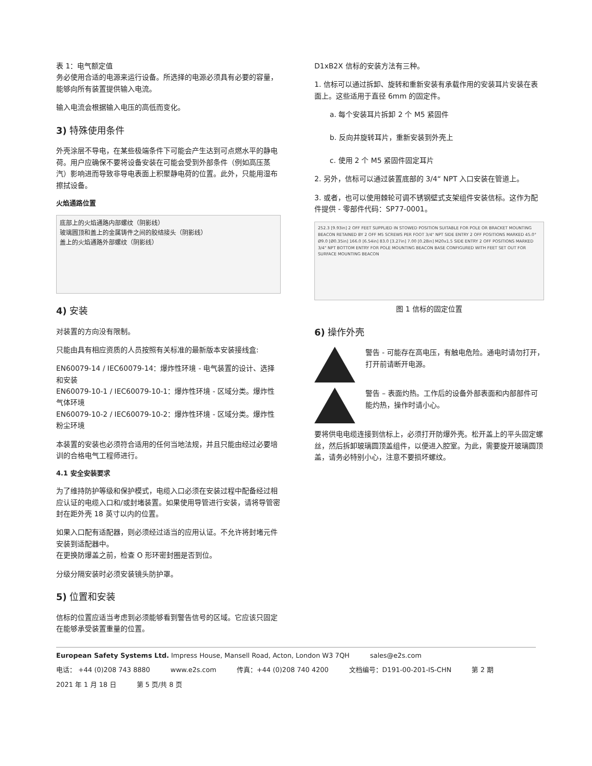表 1：电气额定值
务必使用合适的电源来运行设备。所选择的电源必须具有必要的容量，能够向所有装置提供输入电流。
输入电流会根据输入电压的高低而变化。
3) 特殊使用条件
外壳涂层不导电，在某些极端条件下可能会产生达到可点燃水平的静电荷。用户应确保不要将设备安装在可能会受到外部条件（例如高压蒸汽）影响进而导致非导电表面上积聚静电荷的位置。此外，只能用湿布擦拭设备。
火焰通路位置
底部上的火焰通路内部螺纹（阴影线）
玻璃圆顶和盖上的金属铸件之间的胶结接头（阴影线）
盖上的火焰通路外部螺纹（阴影线）
4) 安装
对装置的方向没有限制。
只能由具有相应资质的人员按照有关标准的最新版本安装接线盒:
EN60079-14 / IEC60079-14：爆炸性环境 - 电气装置的设计、选择和安装
EN60079-10-1 / IEC60079-10-1：爆炸性环境 - 区域分类。爆炸性气体环境
EN60079-10-2 / IEC60079-10-2：爆炸性环境 - 区域分类。爆炸性粉尘环境
本装置的安装也必须符合适用的任何当地法规，并且只能由经过必要培训的合格电气工程师进行。
4.1 安全安装要求
为了维持防护等级和保护模式，电缆入口必须在安装过程中配备经过相应认证的电缆入口和/或封堵装置。如果使用导管进行安装，请将导管密封在距外壳 18 英寸以内的位置。
如果入口配有适配器，则必须经过适当的应用认证。不允许将封堵元件安装到适配器中。
在更换防爆盖之前，检查 O 形环密封圈是否到位。
分级分隔安装时必须安装镜头防护罩。
5) 位置和安装
信标的位置应适当考虑到必须能够看到警告信号的区域。它应该只固定在能够承受装置重量的位置。
D1xB2X 信标的安装方法有三种。
1. 信标可以通过拆卸、旋转和重新安装有承载作用的安装耳片安装在表面上。这些适用于直径 6mm 的固定件。
a. 每个安装耳片拆卸 2 个 M5 紧固件
b. 反向并旋转耳片，重新安装到外壳上
c. 使用 2 个 M5 紧固件固定耳片
2. 另外，信标可以通过装置底部的 3/4“ NPT 入口安装在管道上。
3. 或者，也可以使用棘轮可调不锈钢壁式支架组件安装信标。这作为配件提供 - 零部件代码：SP77-0001。
252.3 [9.93in] 2 OFF FEET SUPPLIED IN STOWED POSITION SUITABLE FOR POLE OR BRACKET MOUNTING BEACON RETAINED BY 2 OFF M5 SCREWS PER FOOT 3/4" NPT SIDE ENTRY 2 OFF POSITIONS MARKED 45.0° Ø9.0 [Ø0.35in] 166.0 [6.54in] 83.0 [3.27in] 7.00 [0.28in] M20x1.5 SIDE ENTRY 2 OFF POSITIONS MARKED 3/4" NPT BOTTOM ENTRY FOR POLE MOUNTING BEACON BASE CONFIGURED WITH FEET SET OUT FOR SURFACE MOUNTING BEACON
图 1 信标的固定位置
6) 操作外壳
警告 - 可能存在高电压，有触电危险。通电时请勿打开，打开前请断开电源。
警告 – 表面灼热。工作后的设备外部表面和内部部件可能灼热，操作时请小心。
要将供电电缆连接到信标上，必须打开防爆外壳。松开盖上的平头固定螺丝，然后拆卸玻璃圆顶盖组件，以便进入腔室。为此，需要旋开玻璃圆顶盖，请务必特别小心，注意不要损坏螺纹。
European Safety Systems Ltd. Impress House, Mansell Road, Acton, London W3 7QH sales@e2s.com 电话： +44 (0)208 743 8880 www.e2s.com 传真：+44 (0)208 740 4200 文档编号：D191-00-201-IS-CHN 第 2 期 2021 年 1 月 18 日 第 5 页/共 8 页